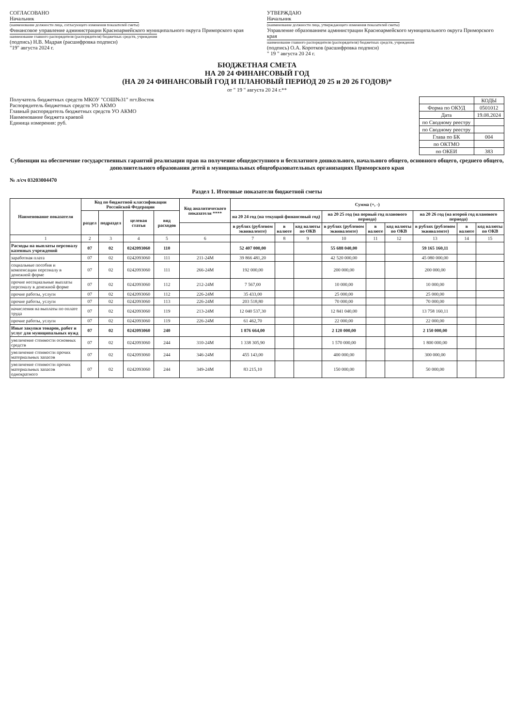СОГЛАСОВАНО
Начальник
(наименование должности лица, согласующего изменения показателей сметы)
Финансовое управление администрации Красноармейского муниципального округа Приморского края
наименование главного распорядителя (распорядителя) бюджетных средств, учреждения
(подпись) Н.В. Мадрая (расшифровка подписи)
"19" августа 2024 г.
УТВЕРЖДАЮ
Начальник
(наименование должности лица, утверждающего изменения показателей сметы)
Управление образованием администрации Красноармейского муниципального округа Приморского края
наименование главного распорядителя (распорядителя) бюджетных средств, учреждения
(подпись) О.А. Коротков (расшифровка подписи)
" 19 " августа 20 24 г.
БЮДЖЕТНАЯ СМЕТА
НА 20 24 ФИНАНСОВЫЙ ГОД
(НА 20 24 ФИНАНСОВЫЙ ГОД И ПЛАНОВЫЙ ПЕРИОД 20 25 и 20 26 ГОДОВ)*
от " 19 " августа 20 24 г.**
Получатель бюджетных средств МКОУ "СОШ№31" пгт.Восток
Распорядитель бюджетных средств УО АКМО
Главный распорядитель бюджетных средств УО АКМО
Наименование бюджета краевой
Единица измерения: руб.
| | КОДЫ |
| Форма по ОКУД | 0501012 |
| Дата | 19.08.2024 |
| по Сводному реестру | |
| по Сводному реестру | |
| Глава по БК | 004 |
| по ОКТМО | |
| по ОКЕИ | 383 |
Субвенции на обеспечение государственных гарантий реализации прав на получение общедоступного и бесплатного дошкольного, начального общего, основного общего, среднего общего, дополнительного образования детей в муниципальных общеобразовательных организациях Приморского края
№ л/сч 03203004470
Раздел 1. Итоговые показатели бюджетной сметы
| Наименование показателя | Код по бюджетной классификации Российской Федерации | | | | Код аналитического показателя **** | Сумма (+, -) | | | | | | | | |
| --- | --- | --- | --- | --- | --- | --- | --- | --- | --- | --- | --- | --- | --- | --- |
| | раздел | подраздел | целевая статья | вид расходов | | на 20 24 год (на текущий финансовый год) | | | на 20 25 год (на первый год планового периода) | | | на 20 26 год (на второй год планового периода) | | |
| | | | | | | в рублях (рублевом эквиваленте) | в валюте | код валюты по ОКВ | в рублях (рублевом эквиваленте) | в валюте | код валюты по ОКВ | в рублях (рублевом эквиваленте) | в валюте | код валюты по ОКВ |
| 1 | 2 | 3 | 4 | 5 | 6 | 7 | 8 | 9 | 10 | 11 | 12 | 13 | 14 | 15 |
| Расходы на выплаты персоналу казенных учреждений | 07 | 02 | 0242093060 | 110 | | 52 407 000,00 | | | 55 688 040,00 | | | 59 165 160,11 | | |
| заработная плата | 07 | 02 | 0242093060 | 111 | 211-24M | 39 866 481,20 | | | 42 520 000,00 | | | 45 080 000,00 | | |
| социальные пособия и компенсации персоналу в денежной форме | 07 | 02 | 0242093060 | 111 | 266-24M | 192 000,00 | | | 200 000,00 | | | 200 000,00 | | |
| прочие несоциальные выплаты персоналу в денежной форме | 07 | 02 | 0242093060 | 112 | 212-24M | 7 567,00 | | | 10 000,00 | | | 10 000,00 | | |
| прочие работы, услуги | 07 | 02 | 0242093060 | 112 | 226-24M | 35 433,00 | | | 25 000,00 | | | 25 000,00 | | |
| прочие работы, услуги | 07 | 02 | 0242093060 | 113 | 226-24M | 203 518,80 | | | 70 000,00 | | | 70 000,00 | | |
| начисления на выплаты по оплате труда | 07 | 02 | 0242093060 | 119 | 213-24M | 12 040 537,30 | | | 12 841 040,00 | | | 13 758 160,11 | | |
| прочие работы, услуги | 07 | 02 | 0242093060 | 119 | 226-24M | 61 462,70 | | | 22 000,00 | | | 22 000,00 | | |
| Иные закупки товаров, работ и услуг для муниципальных нужд | 07 | 02 | 0242093060 | 240 | | 1 876 664,00 | | | 2 120 000,00 | | | 2 150 000,00 | | |
| увеличение стоимости основных средств | 07 | 02 | 0242093060 | 244 | 310-24M | 1 338 305,90 | | | 1 570 000,00 | | | 1 800 000,00 | | |
| увеличение стоимости прочих материальных запасов | 07 | 02 | 0242093060 | 244 | 346-24M | 455 143,00 | | | 400 000,00 | | | 300 000,00 | | |
| увеличение стоимости прочих материальных запасов однократного | 07 | 02 | 0242093060 | 244 | 349-24M | 83 215,10 | | | 150 000,00 | | | 50 000,00 | | |